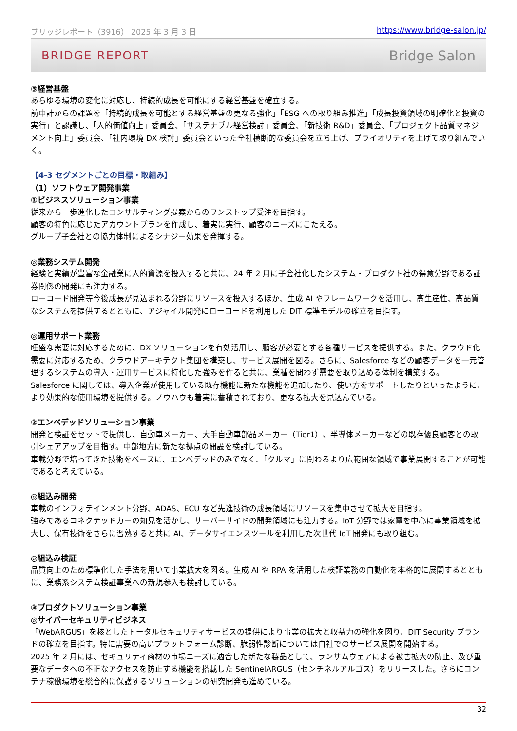ブリッジレポート（3916） 2025 年 3 月 3 日 https://www.bridge-salon.jp/
BRIDGE REPORT Bridge Salon
③経営基盤
あらゆる環境の変化に対応し、持続的成長を可能にする経営基盤を確立する。
前中計からの課題を「持続的成長を可能とする経営基盤の更なる強化」「ESG への取り組み推進」「成長投資領域の明確化と投資の実行」と認識し、「人的価値向上」委員会、「サステナブル経営検討」委員会、「新技術 R&D」委員会、「プロジェクト品質マネジメント向上」委員会、「社内環境 DX 検討」委員会といった全社横断的な委員会を立ち上げ、プライオリティを上げて取り組んでいく。
【4-3 セグメントごとの目標・取組み】
（1）ソフトウェア開発事業
①ビジネスソリューション事業
従来から一歩進化したコンサルティング提案からのワンストップ受注を目指す。
顧客の特色に応じたアカウントプランを作成し、着実に実行、顧客のニーズにこたえる。
グループ子会社との協力体制によるシナジー効果を発揮する。
◎業務システム開発
経験と実績が豊富な金融業に人的資源を投入すると共に、24 年 2 月に子会社化したシステム・プロダクト社の得意分野である証券関係の開発にも注力する。
ローコード開発等今後成長が見込まれる分野にリソースを投入するほか、生成 AI やフレームワークを活用し、高生産性、高品質なシステムを提供するとともに、アジャイル開発にローコードを利用した DIT 標準モデルの確立を目指す。
◎運用サポート業務
旺盛な需要に対応するために、DX ソリューションを有効活用し、顧客が必要とする各種サービスを提供する。また、クラウド化需要に対応するため、クラウドアーキテクト集団を構築し、サービス展開を図る。さらに、Salesforce などの顧客データを一元管理するシステムの導入・運用サービスに特化した強みを作ると共に、業種を問わず需要を取り込める体制を構築する。
Salesforce に関しては、導入企業が使用している既存機能に新たな機能を追加したり、使い方をサポートしたりといったように、より効果的な使用環境を提供する。ノウハウも着実に蓄積されており、更なる拡大を見込んでいる。
②エンベデッドソリューション事業
開発と検証をセットで提供し、自動車メーカー、大手自動車部品メーカー（Tier1）、半導体メーカーなどの既存優良顧客との取引シェアアップを目指す。中部地方に新たな拠点の開設を検討している。
車載分野で培ってきた技術をベースに、エンベデッドのみでなく、「クルマ」に関わるより広範囲な領域で事業展開することが可能であると考えている。
◎組込み開発
車載のインフォテインメント分野、ADAS、ECU など先進技術の成長領域にリソースを集中させて拡大を目指す。
強みであるコネクテッドカーの知見を活かし、サーバーサイドの開発領域にも注力する。IoT 分野では家電を中心に事業領域を拡大し、保有技術をさらに習熟すると共に AI、データサイエンスツールを利用した次世代 IoT 開発にも取り組む。
◎組込み検証
品質向上のため標準化した手法を用いて事業拡大を図る。生成 AI や RPA を活用した検証業務の自動化を本格的に展開するとともに、業務系システム検証事業への新規参入も検討している。
③プロダクトソリューション事業
◎サイバーセキュリティビジネス
「WebARGUS」を核としたトータルセキュリティサービスの提供により事業の拡大と収益力の強化を図り、DIT Security ブランドの確立を目指す。特に需要の高いプラットフォーム診断、脆弱性診断については自社でのサービス展開を開始する。
2025 年 2 月には、セキュリティ商材の市場ニーズに適合した新たな製品として、ランサムウェアによる被害拡大の防止、及び重要なデータへの不正なアクセスを防止する機能を搭載した SentinelARGUS（センチネルアルゴス）をリリースした。さらにコンテナ稼働環境を総合的に保護するソリューションの研究開発も進めている。
32